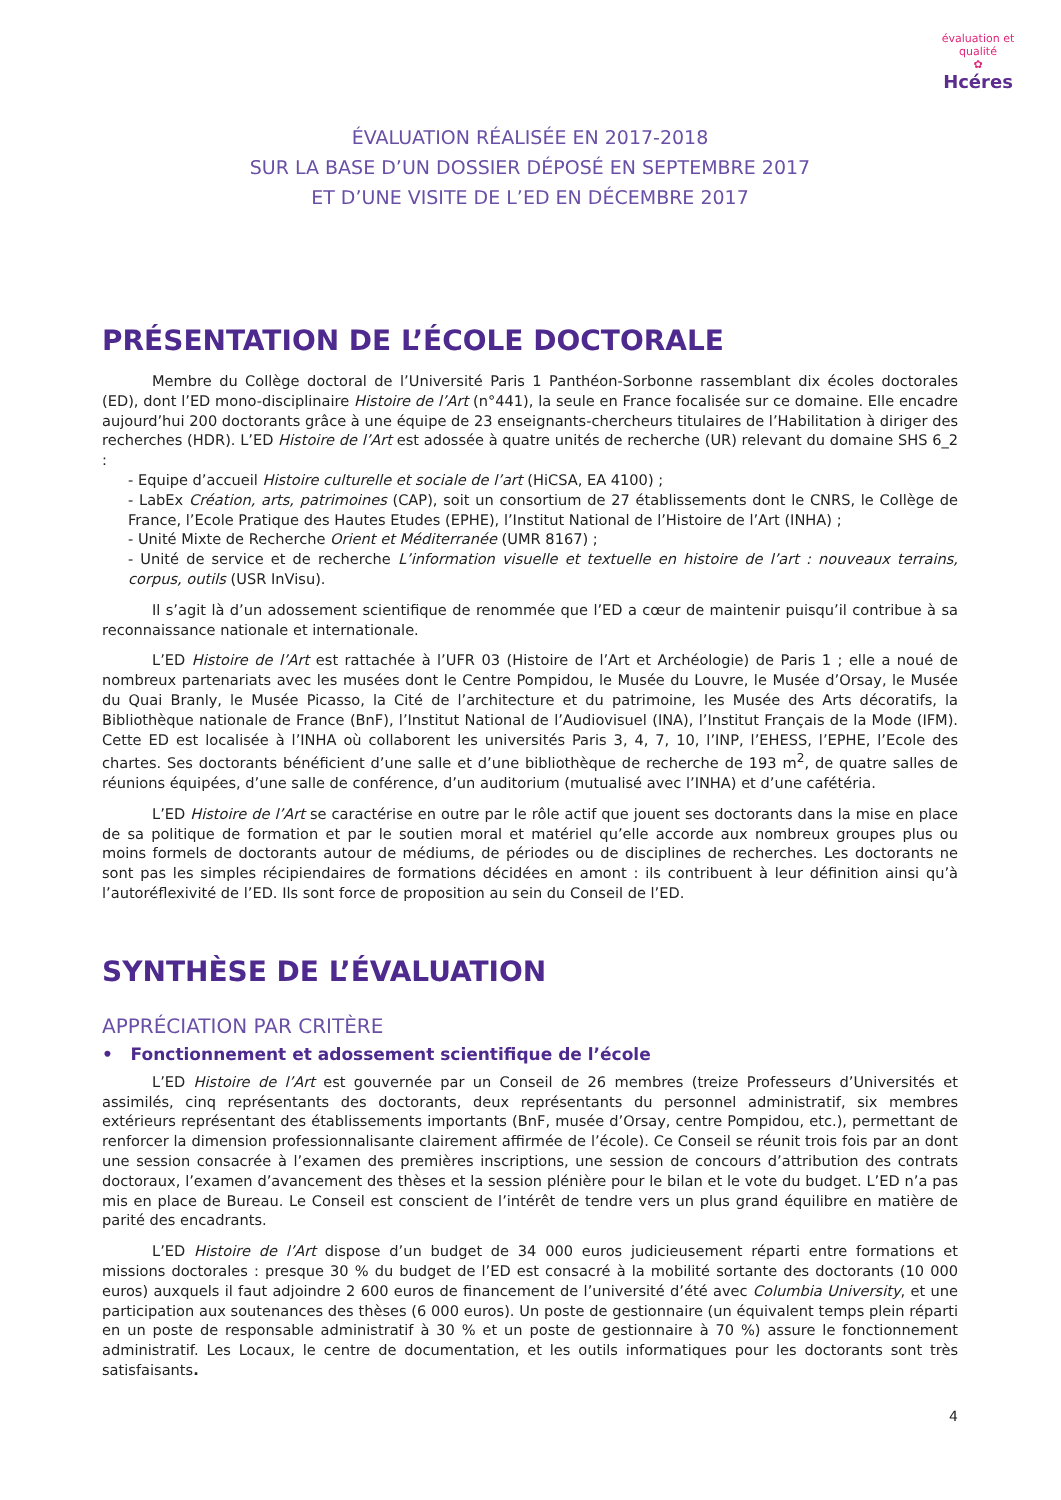évaluation et qualité
✿
Hcéres
ÉVALUATION RÉALISÉE EN 2017-2018
SUR LA BASE D’UN DOSSIER DÉPOSÉ EN SEPTEMBRE 2017
ET D’UNE VISITE DE L’ED EN DÉCEMBRE 2017
PRÉSENTATION DE L’ÉCOLE DOCTORALE
Membre du Collège doctoral de l’Université Paris 1 Panthéon-Sorbonne rassemblant dix écoles doctorales (ED), dont l’ED mono-disciplinaire Histoire de l’Art (n°441), la seule en France focalisée sur ce domaine. Elle encadre aujourd’hui 200 doctorants grâce à une équipe de 23 enseignants-chercheurs titulaires de l’Habilitation à diriger des recherches (HDR). L’ED Histoire de l’Art est adossée à quatre unités de recherche (UR) relevant du domaine SHS 6_2 :
- Equipe d’accueil Histoire culturelle et sociale de l’art (HiCSA, EA 4100) ;
- LabEx Création, arts, patrimoines (CAP), soit un consortium de 27 établissements dont le CNRS, le Collège de France, l’Ecole Pratique des Hautes Etudes (EPHE), l’Institut National de l’Histoire de l’Art (INHA) ;
- Unité Mixte de Recherche Orient et Méditerranée (UMR 8167) ;
- Unité de service et de recherche L’information visuelle et textuelle en histoire de l’art : nouveaux terrains, corpus, outils (USR InVisu).
Il s’agit là d’un adossement scientifique de renommée que l’ED a cœur de maintenir puisqu’il contribue à sa reconnaissance nationale et internationale.
L’ED Histoire de l’Art est rattachée à l’UFR 03 (Histoire de l’Art et Archéologie) de Paris 1 ; elle a noué de nombreux partenariats avec les musées dont le Centre Pompidou, le Musée du Louvre, le Musée d’Orsay, le Musée du Quai Branly, le Musée Picasso, la Cité de l’architecture et du patrimoine, les Musée des Arts décoratifs, la Bibliothèque nationale de France (BnF), l’Institut National de l’Audiovisuel (INA), l’Institut Français de la Mode (IFM). Cette ED est localisée à l’INHA où collaborent les universités Paris 3, 4, 7, 10, l’INP, l’EHESS, l’EPHE, l’Ecole des chartes. Ses doctorants bénéficient d’une salle et d’une bibliothèque de recherche de 193 m<sup>2</sup>, de quatre salles de réunions équipées, d’une salle de conférence, d’un auditorium (mutualisé avec l’INHA) et d’une cafétéria.
L’ED Histoire de l’Art se caractérise en outre par le rôle actif que jouent ses doctorants dans la mise en place de sa politique de formation et par le soutien moral et matériel qu’elle accorde aux nombreux groupes plus ou moins formels de doctorants autour de médiums, de périodes ou de disciplines de recherches. Les doctorants ne sont pas les simples récipiendaires de formations décidées en amont : ils contribuent à leur définition ainsi qu’à l’autoréflexivité de l’ED. Ils sont force de proposition au sein du Conseil de l’ED.
SYNTHÈSE DE L’ÉVALUATION
APPRÉCIATION PAR CRITÈRE
• Fonctionnement et adossement scientifique de l’école
L’ED Histoire de l’Art est gouvernée par un Conseil de 26 membres (treize Professeurs d’Universités et assimilés, cinq représentants des doctorants, deux représentants du personnel administratif, six membres extérieurs représentant des établissements importants (BnF, musée d’Orsay, centre Pompidou, etc.), permettant de renforcer la dimension professionnalisante clairement affirmée de l’école). Ce Conseil se réunit trois fois par an dont une session consacrée à l’examen des premières inscriptions, une session de concours d’attribution des contrats doctoraux, l’examen d’avancement des thèses et la session plénière pour le bilan et le vote du budget. L’ED n’a pas mis en place de Bureau. Le Conseil est conscient de l’intérêt de tendre vers un plus grand équilibre en matière de parité des encadrants.
L’ED Histoire de l’Art dispose d’un budget de 34 000 euros judicieusement réparti entre formations et missions doctorales : presque 30 % du budget de l’ED est consacré à la mobilité sortante des doctorants (10 000 euros) auxquels il faut adjoindre 2 600 euros de financement de l’université d’été avec Columbia University, et une participation aux soutenances des thèses (6 000 euros). Un poste de gestionnaire (un équivalent temps plein réparti en un poste de responsable administratif à 30 % et un poste de gestionnaire à 70 %) assure le fonctionnement administratif. Les Locaux, le centre de documentation, et les outils informatiques pour les doctorants sont très satisfaisants.
4